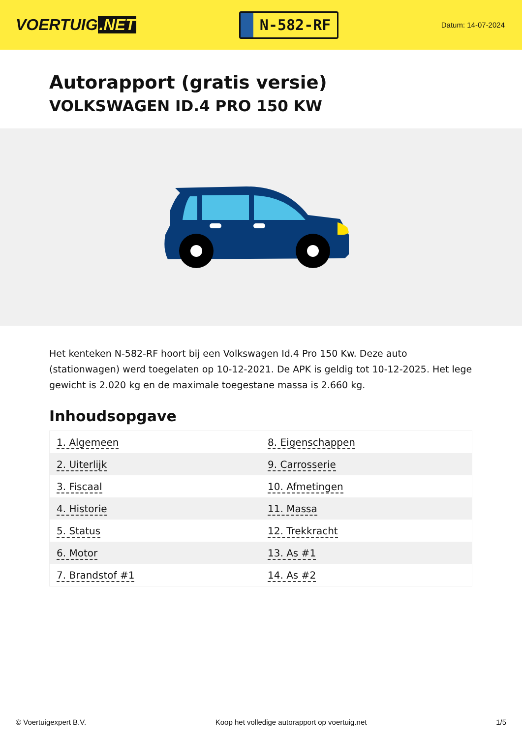VOERTUIG.NET
N-582-RF
Datum: 14-07-2024
Autorapport (gratis versie)
VOLKSWAGEN ID.4 PRO 150 KW
Het kenteken N-582-RF hoort bij een Volkswagen Id.4 Pro 150 Kw. Deze auto (stationwagen) werd toegelaten op 10-12-2021. De APK is geldig tot 10-12-2025. Het lege gewicht is 2.020 kg en de maximale toegestane massa is 2.660 kg.
Inhoudsopgave
| 1. Algemeen | 8. Eigenschappen |
| 2. Uiterlijk | 9. Carrosserie |
| 3. Fiscaal | 10. Afmetingen |
| 4. Historie | 11. Massa |
| 5. Status | 12. Trekkracht |
| 6. Motor | 13. As #1 |
| 7. Brandstof #1 | 14. As #2 |
© Voertuigexpert B.V. Koop het volledige autorapport op voertuig.net 1/5